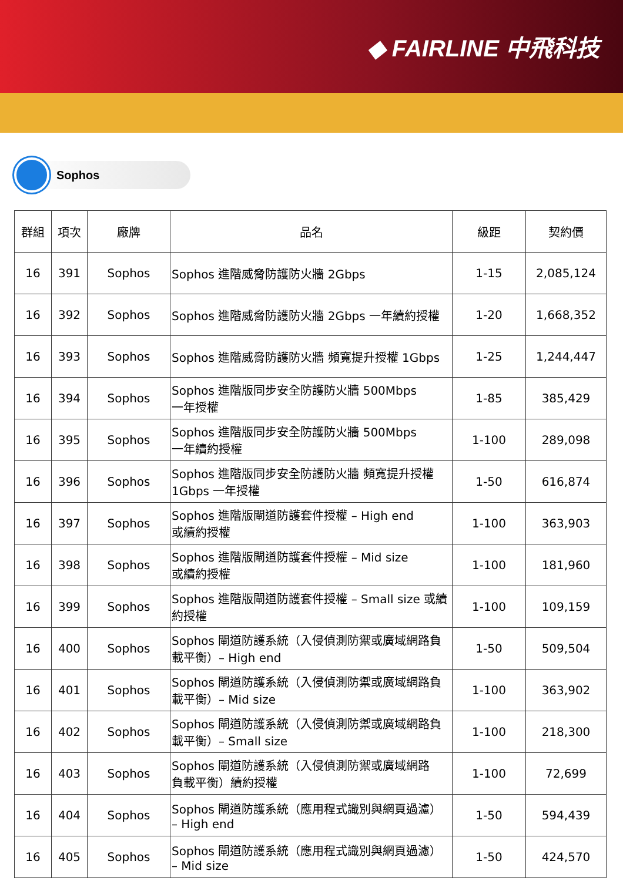◆ FAIRLINE 中飛科技
Sophos
| 群組 | 項次 | 廠牌 | 品名 | 級距 | 契約價 |
| --- | --- | --- | --- | --- | --- |
| 16 | 391 | Sophos | Sophos 進階威脅防護防火牆 2Gbps | 1-15 | 2,085,124 |
| 16 | 392 | Sophos | Sophos 進階威脅防護防火牆 2Gbps 一年續約授權 | 1-20 | 1,668,352 |
| 16 | 393 | Sophos | Sophos 進階威脅防護防火牆 頻寬提升授權 1Gbps | 1-25 | 1,244,447 |
| 16 | 394 | Sophos | Sophos 進階版同步安全防護防火牆 500Mbps 一年授權 | 1-85 | 385,429 |
| 16 | 395 | Sophos | Sophos 進階版同步安全防護防火牆 500Mbps 一年續約授權 | 1-100 | 289,098 |
| 16 | 396 | Sophos | Sophos 進階版同步安全防護防火牆 頻寬提升授權 1Gbps 一年授權 | 1-50 | 616,874 |
| 16 | 397 | Sophos | Sophos 進階版閘道防護套件授權 – High end 或續約授權 | 1-100 | 363,903 |
| 16 | 398 | Sophos | Sophos 進階版閘道防護套件授權 – Mid size 或續約授權 | 1-100 | 181,960 |
| 16 | 399 | Sophos | Sophos 進階版閘道防護套件授權 – Small size 或續約授權 | 1-100 | 109,159 |
| 16 | 400 | Sophos | Sophos 閘道防護系統（入侵偵測防禦或廣域網路負載平衡）– High end | 1-50 | 509,504 |
| 16 | 401 | Sophos | Sophos 閘道防護系統（入侵偵測防禦或廣域網路負載平衡）– Mid size | 1-100 | 363,902 |
| 16 | 402 | Sophos | Sophos 閘道防護系統（入侵偵測防禦或廣域網路負載平衡）– Small size | 1-100 | 218,300 |
| 16 | 403 | Sophos | Sophos 閘道防護系統（入侵偵測防禦或廣域網路 負載平衡）續約授權 | 1-100 | 72,699 |
| 16 | 404 | Sophos | Sophos 閘道防護系統（應用程式識別與網頁過濾） – High end | 1-50 | 594,439 |
| 16 | 405 | Sophos | Sophos 閘道防護系統（應用程式識別與網頁過濾） – Mid size | 1-50 | 424,570 |